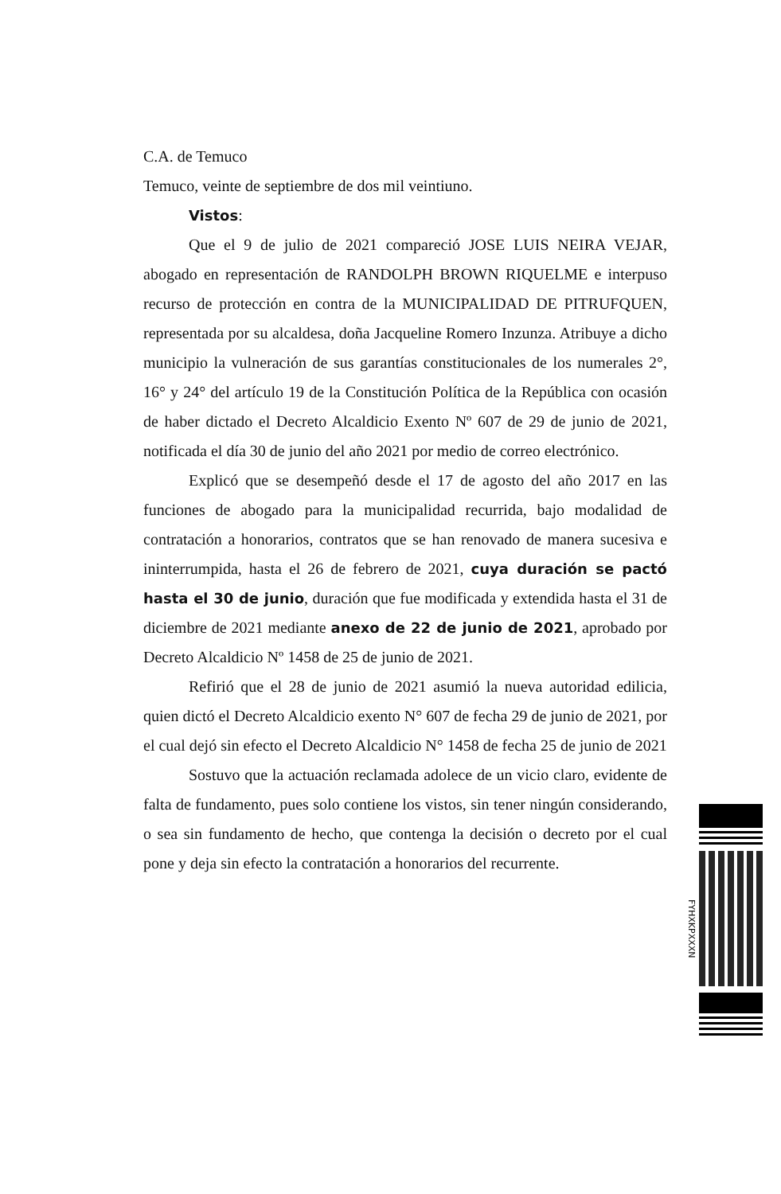C.A. de Temuco
Temuco, veinte de septiembre de dos mil veintiuno.
Vistos:
Que el 9 de julio de 2021 compareció JOSE LUIS NEIRA VEJAR, abogado en representación de RANDOLPH BROWN RIQUELME e interpuso recurso de protección en contra de la MUNICIPALIDAD DE PITRUFQUEN, representada por su alcaldesa, doña Jacqueline Romero Inzunza. Atribuye a dicho municipio la vulneración de sus garantías constitucionales de los numerales 2°, 16° y 24° del artículo 19 de la Constitución Política de la República con ocasión de haber dictado el Decreto Alcaldicio Exento Nº 607 de 29 de junio de 2021, notificada el día 30 de junio del año 2021 por medio de correo electrónico.
Explicó que se desempeñó desde el 17 de agosto del año 2017 en las funciones de abogado para la municipalidad recurrida, bajo modalidad de contratación a honorarios, contratos que se han renovado de manera sucesiva e ininterrumpida, hasta el 26 de febrero de 2021, cuya duración se pactó hasta el 30 de junio, duración que fue modificada y extendida hasta el 31 de diciembre de 2021 mediante anexo de 22 de junio de 2021, aprobado por Decreto Alcaldicio Nº 1458 de 25 de junio de 2021.
Refirió que el 28 de junio de 2021 asumió la nueva autoridad edilicia, quien dictó el Decreto Alcaldicio exento N° 607 de fecha 29 de junio de 2021, por el cual dejó sin efecto el Decreto Alcaldicio N° 1458 de fecha 25 de junio de 2021
Sostuvo que la actuación reclamada adolece de un vicio claro, evidente de falta de fundamento, pues solo contiene los vistos, sin tener ningún considerando, o sea sin fundamento de hecho, que contenga la decisión o decreto por el cual pone y deja sin efecto la contratación a honorarios del recurrente.
FYHXKPXXXN